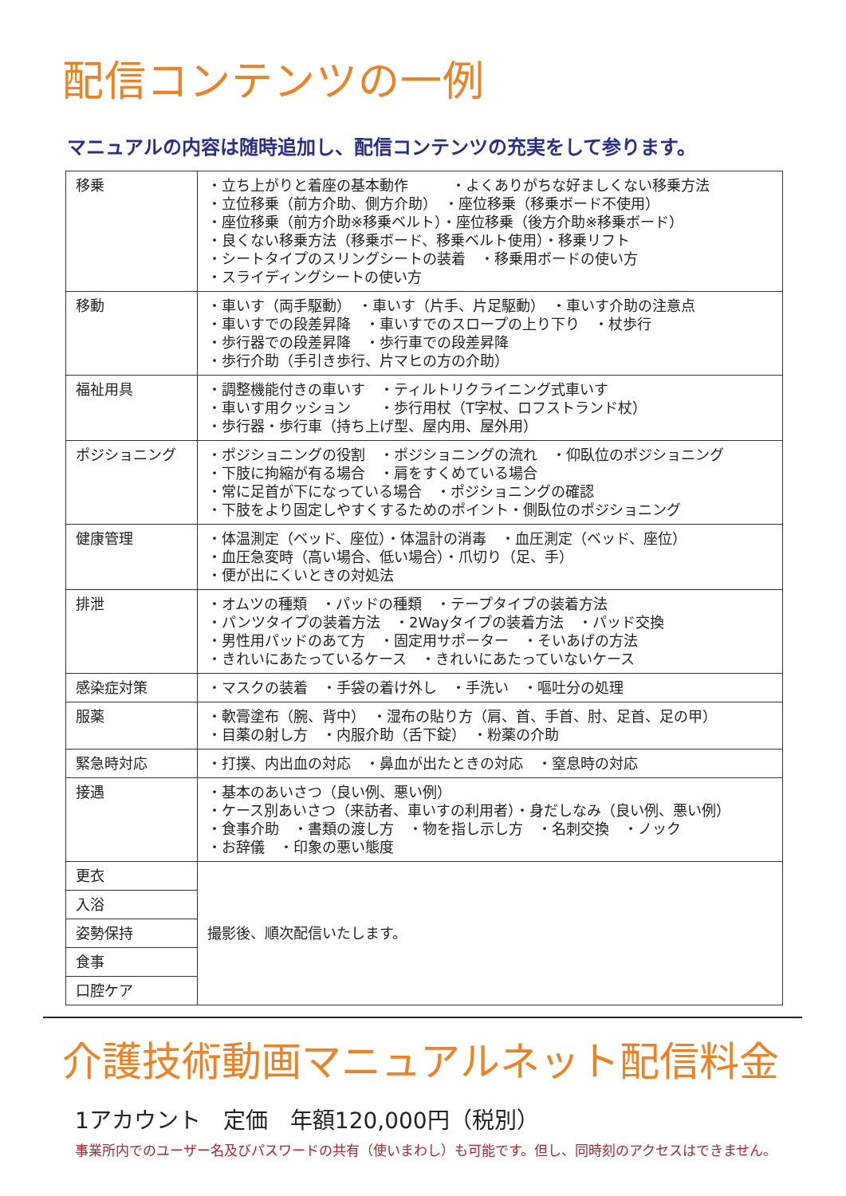配信コンテンツの一例
マニュアルの内容は随時追加し、配信コンテンツの充実をして参ります。
| 移乗 | ・立ち上がりと着座の基本動作 ・よくありがちな好ましくない移乗方法 ・立位移乗（前方介助、側方介助） ・座位移乗（移乗ボード不使用） ・座位移乗（前方介助※移乗ベルト）・座位移乗（後方介助※移乗ボード） ・良くない移乗方法（移乗ボード、移乗ベルト使用）・移乗リフト ・シートタイプのスリングシートの装着 ・移乗用ボードの使い方 ・スライディングシートの使い方 |
| 移動 | ・車いす（両手駆動） ・車いす（片手、片足駆動） ・車いす介助の注意点 ・車いすでの段差昇降 ・車いすでのスロープの上り下り ・杖歩行 ・歩行器での段差昇降 ・歩行車での段差昇降 ・歩行介助（手引き歩行、片マヒの方の介助） |
| 福祉用具 | ・調整機能付きの車いす ・ティルトリクライニング式車いす ・車いす用クッション ・歩行用杖（T字杖、ロフストランド杖） ・歩行器・歩行車（持ち上げ型、屋内用、屋外用） |
| ポジショニング | ・ポジショニングの役割 ・ポジショニングの流れ ・仰臥位のポジショニング ・下肢に拘縮が有る場合 ・肩をすくめている場合 ・常に足首が下になっている場合 ・ポジショニングの確認 ・下肢をより固定しやすくするためのポイント・側臥位のポジショニング |
| 健康管理 | ・体温測定（ベッド、座位）・体温計の消毒 ・血圧測定（ベッド、座位） ・血圧急変時（高い場合、低い場合）・爪切り（足、手） ・便が出にくいときの対処法 |
| 排泄 | ・オムツの種類 ・パッドの種類 ・テープタイプの装着方法 ・パンツタイプの装着方法 ・2Wayタイプの装着方法 ・パッド交換 ・男性用パッドのあて方 ・固定用サポーター ・そいあげの方法 ・きれいにあたっているケース ・きれいにあたっていないケース |
| 感染症対策 | ・マスクの装着 ・手袋の着け外し ・手洗い ・嘔吐分の処理 |
| 服薬 | ・軟膏塗布（腕、背中） ・湿布の貼り方（肩、首、手首、肘、足首、足の甲） ・目薬の射し方 ・内服介助（舌下錠） ・粉薬の介助 |
| 緊急時対応 | ・打撲、内出血の対応 ・鼻血が出たときの対応 ・窒息時の対応 |
| 接遇 | ・基本のあいさつ（良い例、悪い例） ・ケース別あいさつ（来訪者、車いすの利用者）・身だしなみ（良い例、悪い例） ・食事介助 ・書類の渡し方 ・物を指し示し方 ・名刺交換 ・ノック ・お辞儀 ・印象の悪い態度 |
| 更衣 | 撮影後、順次配信いたします。 |
| 入浴 | |
| 姿勢保持 | |
| 食事 | |
| 口腔ケア | |
介護技術動画マニュアルネット配信料金
1アカウント　定価　年額120,000円（税別）
事業所内でのユーザー名及びパスワードの共有（使いまわし）も可能です。但し、同時刻のアクセスはできません。